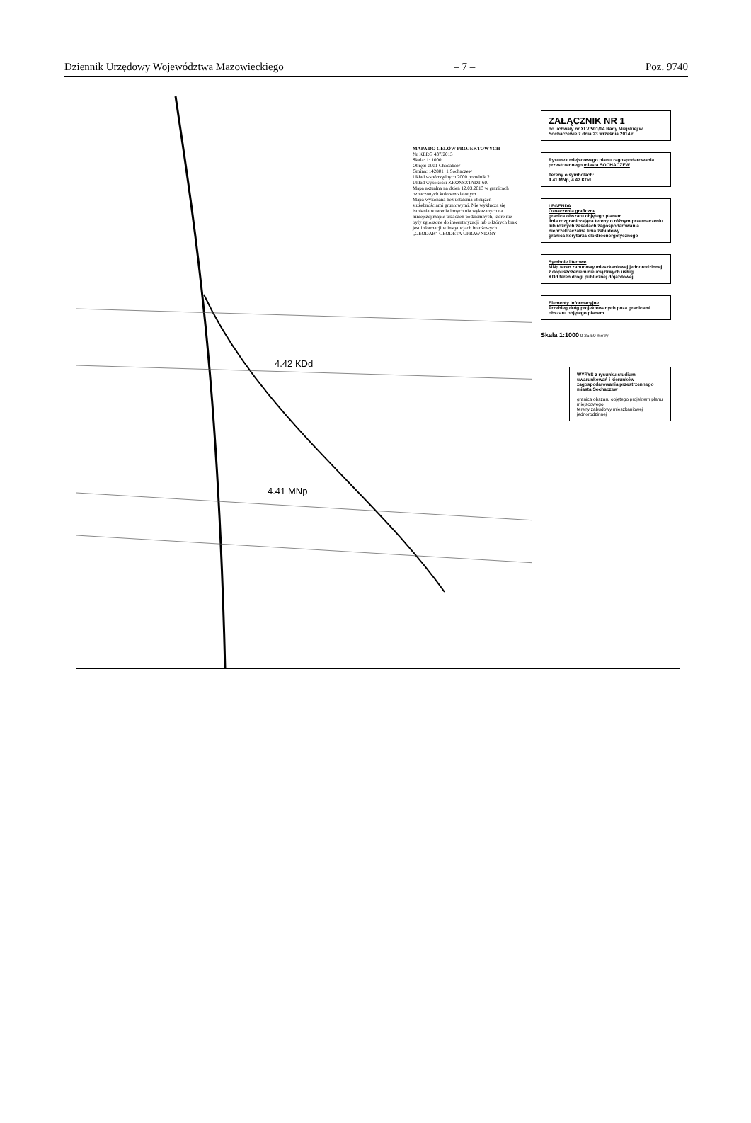Dziennik Urzędowy Województwa Mazowieckiego – 7 – Poz. 9740
MAPA DO CELÓW PROJEKTOWYCH
Nr KERG 437/2013
Skala: 1: 1000
Obręb: 0001 Chodaków
Gmina: 142801_1 Sochaczew
Układ współrzędnych 2000 południk 21.
Układ wysokości KRONSZTADT 60.
Mapa aktualna na dzień 12.03.2013 w granicach oznaczonych kolorem zielonym.
Mapa wykonana bez ustalenia obciążeń służebnościami gruntowymi. Nie wyklucza się istnienia w terenie innych nie wykazanych na niniejszej mapie urządzeń podziemnych, które nie były zgłoszone do inwentaryzacji lub o których brak jest informacji w instytucjach branżowych
„GEODAR” GEODETA UPRAWNIONY
4.42 KDd
4.41 MNp
ZAŁĄCZNIK NR 1
do uchwały nr XLV/501/14 Rady Miejskiej w Sochaczewie z dnia 23 września 2014 r.
Rysunek miejscowego planu zagospodarowania przestrzennego miasta SOCHACZEW
Tereny o symbolach:
4.41 MNp, 4.42 KDd
LEGENDA
Oznaczenia graficzne
granica obszaru objętego planem
linia rozgraniczająca tereny o różnym przeznaczeniu lub różnych zasadach zagospodarowania
nieprzekraczalna linia zabudowy
granica korytarza elektroenergetycznego
Symbole literowe
MNp teren zabudowy mieszkaniowej jednorodzinnej z dopuszczeniem nieuciążliwych usług
KDd teren drogi publicznej dojazdowej
Elementy informacyjne
Przebieg dróg projektowanych poza granicami obszaru objętego planem
Skala 1:1000 0 25 50 metry
WYRYS z rysunku studium uwarunkowań i kierunków zagospodarowania przestrzennego miasta Sochaczew
granica obszaru objętego projektem planu miejscowego
tereny zabudowy mieszkaniowej jednorodzinnej